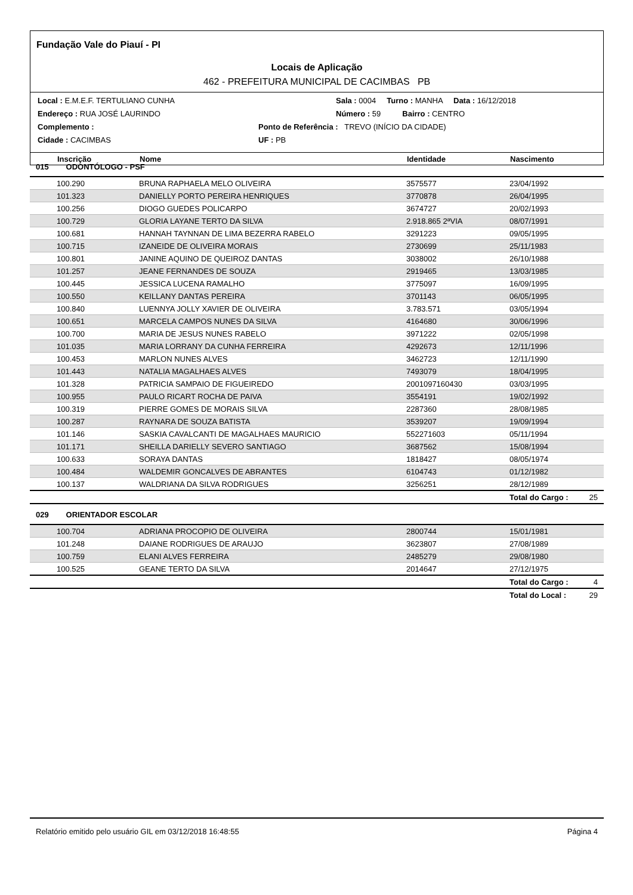Fundação Vale do Piauí - PI
Locais de Aplicação
462 - PREFEITURA MUNICIPAL DE CACIMBAS PB
Local : E.M.E.F. TERTULIANO CUNHA Sala : 0004 Turno : MANHA Data : 16/12/2018
Endereço : RUA JOSÉ LAURINDO Número : 59 Bairro : CENTRO
Complemento : Ponto de Referência : TREVO (INÍCIO DA CIDADE)
Cidade : CACIMBAS UF : PB
| Inscrição | Nome | Identidade | Nascimento |
| --- | --- | --- | --- |
015 ODONTÓLOGO - PSF
| 100.290 | BRUNA RAPHAELA MELO OLIVEIRA | 3575577 | 23/04/1992 |
| 101.323 | DANIELLY PORTO PEREIRA HENRIQUES | 3770878 | 26/04/1995 |
| 100.256 | DIOGO GUEDES POLICARPO | 3674727 | 20/02/1993 |
| 100.729 | GLORIA LAYANE TERTO DA SILVA | 2.918.865 2ªVIA | 08/07/1991 |
| 100.681 | HANNAH TAYNNAN DE LIMA BEZERRA RABELO | 3291223 | 09/05/1995 |
| 100.715 | IZANEIDE DE OLIVEIRA MORAIS | 2730699 | 25/11/1983 |
| 100.801 | JANINE AQUINO DE QUEIROZ DANTAS | 3038002 | 26/10/1988 |
| 101.257 | JEANE FERNANDES DE SOUZA | 2919465 | 13/03/1985 |
| 100.445 | JESSICA LUCENA RAMALHO | 3775097 | 16/09/1995 |
| 100.550 | KEILLANY DANTAS PEREIRA | 3701143 | 06/05/1995 |
| 100.840 | LUENNYA JOLLY XAVIER DE OLIVEIRA | 3.783.571 | 03/05/1994 |
| 100.651 | MARCELA CAMPOS NUNES DA SILVA | 4164680 | 30/06/1996 |
| 100.700 | MARIA DE JESUS NUNES RABELO | 3971222 | 02/05/1998 |
| 101.035 | MARIA LORRANY DA CUNHA FERREIRA | 4292673 | 12/11/1996 |
| 100.453 | MARLON NUNES ALVES | 3462723 | 12/11/1990 |
| 101.443 | NATALIA MAGALHAES ALVES | 7493079 | 18/04/1995 |
| 101.328 | PATRICIA SAMPAIO DE FIGUEIREDO | 2001097160430 | 03/03/1995 |
| 100.955 | PAULO RICART ROCHA DE PAIVA | 3554191 | 19/02/1992 |
| 100.319 | PIERRE GOMES DE MORAIS SILVA | 2287360 | 28/08/1985 |
| 100.287 | RAYNARA DE SOUZA BATISTA | 3539207 | 19/09/1994 |
| 101.146 | SASKIA CAVALCANTI DE MAGALHAES MAURICIO | 552271603 | 05/11/1994 |
| 101.171 | SHEILLA DARIELLY SEVERO SANTIAGO | 3687562 | 15/08/1994 |
| 100.633 | SORAYA DANTAS | 1818427 | 08/05/1974 |
| 100.484 | WALDEMIR GONCALVES DE ABRANTES | 6104743 | 01/12/1982 |
| 100.137 | WALDRIANA DA SILVA RODRIGUES | 3256251 | 28/12/1989 |
| | | | Total do Cargo : 25 |
029 ORIENTADOR ESCOLAR
| 100.704 | ADRIANA PROCOPIO DE OLIVEIRA | 2800744 | 15/01/1981 |
| 101.248 | DAIANE RODRIGUES DE ARAUJO | 3623807 | 27/08/1989 |
| 100.759 | ELANI ALVES FERREIRA | 2485279 | 29/08/1980 |
| 100.525 | GEANE TERTO DA SILVA | 2014647 | 27/12/1975 |
| | | | Total do Cargo : 4 |
| | | | Total do Local : 29 |
Relatório emitido pelo usuário GIL em 03/12/2018 16:48:55 Página 4